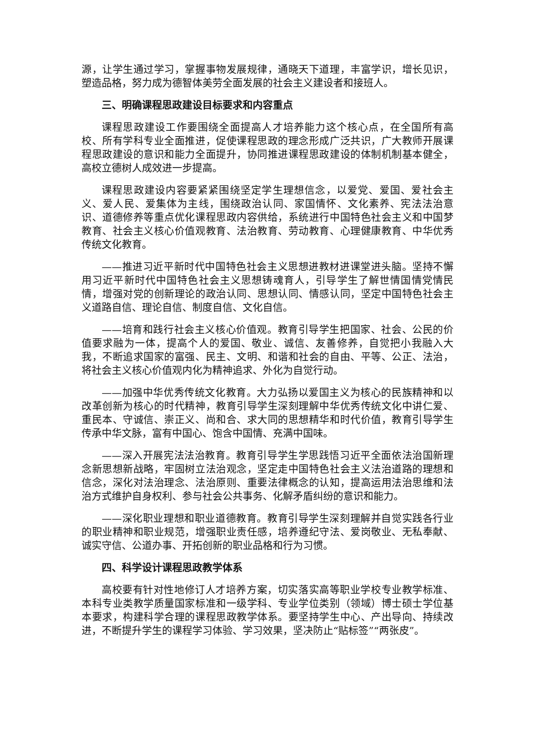源，让学生通过学习，掌握事物发展规律，通晓天下道理，丰富学识，增长见识，塑造品格，努力成为德智体美劳全面发展的社会主义建设者和接班人。
三、明确课程思政建设目标要求和内容重点
课程思政建设工作要围绕全面提高人才培养能力这个核心点，在全国所有高校、所有学科专业全面推进，促使课程思政的理念形成广泛共识，广大教师开展课程思政建设的意识和能力全面提升，协同推进课程思政建设的体制机制基本健全，高校立德树人成效进一步提高。
课程思政建设内容要紧紧围绕坚定学生理想信念，以爱党、爱国、爱社会主义、爱人民、爱集体为主线，围绕政治认同、家国情怀、文化素养、宪法法治意识、道德修养等重点优化课程思政内容供给，系统进行中国特色社会主义和中国梦教育、社会主义核心价值观教育、法治教育、劳动教育、心理健康教育、中华优秀传统文化教育。
——推进习近平新时代中国特色社会主义思想进教材进课堂进头脑。坚持不懈用习近平新时代中国特色社会主义思想铸魂育人，引导学生了解世情国情党情民情，增强对党的创新理论的政治认同、思想认同、情感认同，坚定中国特色社会主义道路自信、理论自信、制度自信、文化自信。
——培育和践行社会主义核心价值观。教育引导学生把国家、社会、公民的价值要求融为一体，提高个人的爱国、敬业、诚信、友善修养，自觉把小我融入大我，不断追求国家的富强、民主、文明、和谐和社会的自由、平等、公正、法治，将社会主义核心价值观内化为精神追求、外化为自觉行动。
——加强中华优秀传统文化教育。大力弘扬以爱国主义为核心的民族精神和以改革创新为核心的时代精神，教育引导学生深刻理解中华优秀传统文化中讲仁爱、重民本、守诚信、崇正义、尚和合、求大同的思想精华和时代价值，教育引导学生传承中华文脉，富有中国心、饱含中国情、充满中国味。
——深入开展宪法法治教育。教育引导学生学思践悟习近平全面依法治国新理念新思想新战略，牢固树立法治观念，坚定走中国特色社会主义法治道路的理想和信念，深化对法治理念、法治原则、重要法律概念的认知，提高运用法治思维和法治方式维护自身权利、参与社会公共事务、化解矛盾纠纷的意识和能力。
——深化职业理想和职业道德教育。教育引导学生深刻理解并自觉实践各行业的职业精神和职业规范，增强职业责任感，培养遵纪守法、爱岗敬业、无私奉献、诚实守信、公道办事、开拓创新的职业品格和行为习惯。
四、科学设计课程思政教学体系
高校要有针对性地修订人才培养方案，切实落实高等职业学校专业教学标准、本科专业类教学质量国家标准和一级学科、专业学位类别（领域）博士硕士学位基本要求，构建科学合理的课程思政教学体系。要坚持学生中心、产出导向、持续改进，不断提升学生的课程学习体验、学习效果，坚决防止“贴标签”“两张皮”。